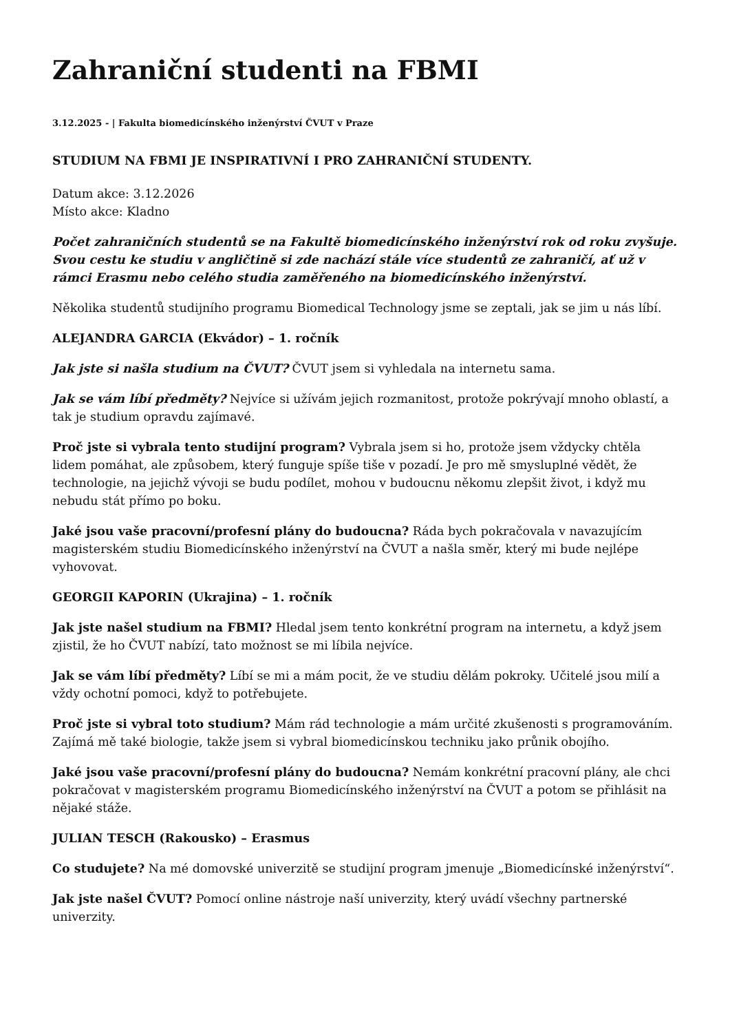Zahraniční studenti na FBMI
3.12.2025 - | Fakulta biomedicínského inženýrství ČVUT v Praze
STUDIUM NA FBMI JE INSPIRATIVNÍ I PRO ZAHRANIČNÍ STUDENTY.
Datum akce: 3.12.2026
Místo akce: Kladno
Počet zahraničních studentů se na Fakultě biomedicínského inženýrství rok od roku zvyšuje. Svou cestu ke studiu v angličtině si zde nachází stále více studentů ze zahraničí, ať už v rámci Erasmu nebo celého studia zaměřeného na biomedicínského inženýrství.
Několika studentů studijního programu Biomedical Technology jsme se zeptali, jak se jim u nás líbí.
ALEJANDRA GARCIA (Ekvádor) – 1. ročník
Jak jste si našla studium na ČVUT? ČVUT jsem si vyhledala na internetu sama.
Jak se vám líbí předměty? Nejvíce si užívám jejich rozmanitost, protože pokrývají mnoho oblastí, a tak je studium opravdu zajímavé.
Proč jste si vybrala tento studijní program? Vybrala jsem si ho, protože jsem vždycky chtěla lidem pomáhat, ale způsobem, který funguje spíše tiše v pozadí. Je pro mě smysluplné vědět, že technologie, na jejichž vývoji se budu podílet, mohou v budoucnu někomu zlepšit život, i když mu nebudu stát přímo po boku.
Jaké jsou vaše pracovní/profesní plány do budoucna? Ráda bych pokračovala v navazujícím magisterském studiu Biomedicínského inženýrství na ČVUT a našla směr, který mi bude nejlépe vyhovovat.
GEORGII KAPORIN (Ukrajina) – 1. ročník
Jak jste našel studium na FBMI? Hledal jsem tento konkrétní program na internetu, a když jsem zjistil, že ho ČVUT nabízí, tato možnost se mi líbila nejvíce.
Jak se vám líbí předměty? Líbí se mi a mám pocit, že ve studiu dělám pokroky. Učitelé jsou milí a vždy ochotní pomoci, když to potřebujete.
Proč jste si vybral toto studium? Mám rád technologie a mám určité zkušenosti s programováním. Zajímá mě také biologie, takže jsem si vybral biomedicínskou techniku jako průnik obojího.
Jaké jsou vaše pracovní/profesní plány do budoucna? Nemám konkrétní pracovní plány, ale chci pokračovat v magisterském programu Biomedicínského inženýrství na ČVUT a potom se přihlásit na nějaké stáže.
JULIAN TESCH (Rakousko) – Erasmus
Co studujete? Na mé domovské univerzitě se studijní program jmenuje „Biomedicínské inženýrství“.
Jak jste našel ČVUT? Pomocí online nástroje naší univerzity, který uvádí všechny partnerské univerzity.